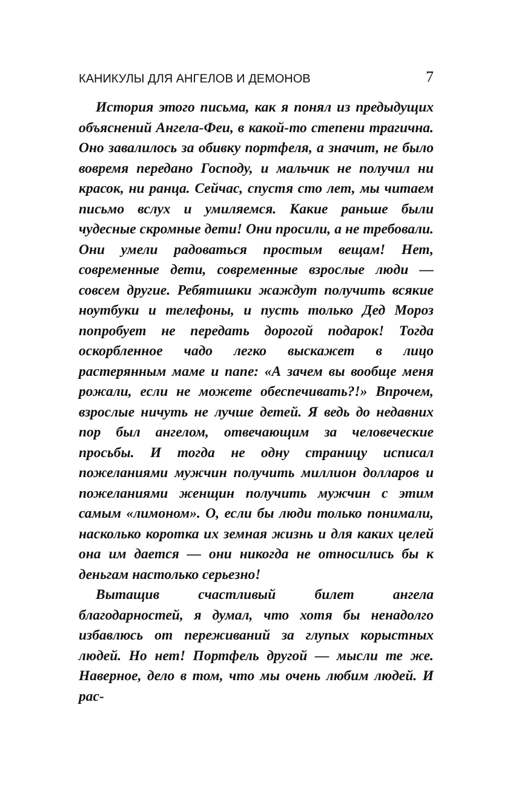КАНИКУЛЫ ДЛЯ АНГЕЛОВ И ДЕМОНОВ 7
История этого письма, как я понял из предыдущих объяснений Ангела-Феи, в какой-то степени трагична. Оно завалилось за обивку портфеля, а значит, не было вовремя передано Господу, и мальчик не получил ни красок, ни ранца. Сейчас, спустя сто лет, мы читаем письмо вслух и умиляемся. Какие раньше были чудесные скромные дети! Они просили, а не требовали. Они умели радоваться простым вещам! Нет, современные дети, современные взрослые люди — совсем другие. Ребятишки жаждут получить всякие ноутбуки и телефоны, и пусть только Дед Мороз попробует не передать дорогой подарок! Тогда оскорбленное чадо легко выскажет в лицо растерянным маме и папе: «А зачем вы вообще меня рожали, если не можете обеспечивать?!» Впрочем, взрослые ничуть не лучше детей. Я ведь до недавних пор был ангелом, отвечающим за человеческие просьбы. И тогда не одну страницу исписал пожеланиями мужчин получить миллион долларов и пожеланиями женщин получить мужчин с этим самым «лимоном». О, если бы люди только понимали, насколько коротка их земная жизнь и для каких целей она им дается — они никогда не относились бы к деньгам настолько серьезно!
Вытащив счастливый билет ангела благодарностей, я думал, что хотя бы ненадолго избавлюсь от переживаний за глупых корыстных людей. Но нет! Портфель другой — мысли те же. Наверное, дело в том, что мы очень любим людей. И рас-